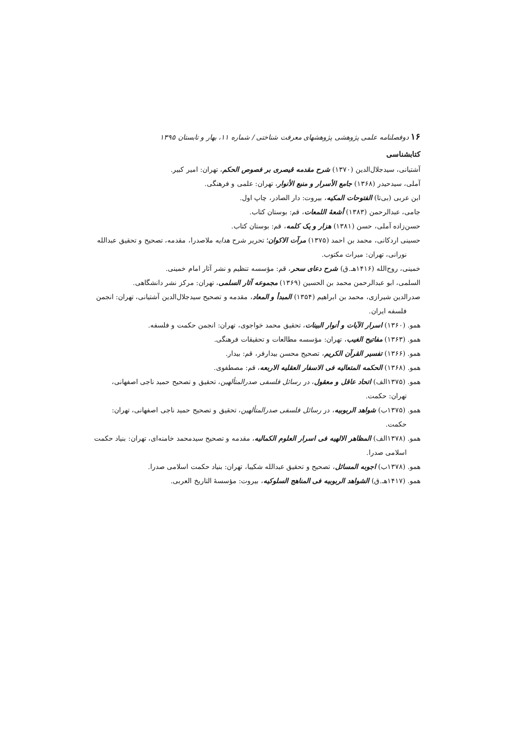۱۶ دوفصلنامه علمی پژوهشی پژوهشهای معرفت شناختی / شماره ۱۱، بهار و تابستان ۱۳۹۵
کتابشناسی
آشتیانی، سیدجلال‌الدین (۱۳۷۰) شرح مقدمه قیصری بر فصوص الحکم، تهران: امیر کبیر.
آملی، سیدحیدر (۱۳۶۸) جامع الأسرار و منبع الأنوار، تهران: علمی و فرهنگی.
ابن عربی (بی‌تا) الفتوحات المکیه، بیروت: دار الصادر، چاپ اول.
جامی، عبدالرحمن (۱۳۸۳) أشعهٔ اللمعات، قم: بوستان کتاب.
حسن‌زاده آملی، حسن (۱۳۸۱) هزار و یک کلمه، قم: بوستان کتاب.
حسینی اردکانی، محمد بن احمد (۱۳۷۵) مرآت الاکوان؛ تحریر شرح هدایه ملاصدرا، مقدمه، تصحیح و تحقیق عبدالله نورانی، تهران: میراث مکتوب.
خمینی، روح‌الله (۱۴۱۶هـ.ق) شرح دعای سحر، قم: مؤسسه تنظیم و نشر آثار امام خمینی.
السلمی، ابو عبدالرحمن محمد بن الحسین (۱۳۶۹) مجموعه آثار السلمی، تهران: مرکز نشر دانشگاهی.
صدرالدین شیرازی، محمد بن ابراهیم (۱۳۵۴) المبدأ و المعاد، مقدمه و تصحیح سیدجلال‌الدین آشتیانی، تهران: انجمن فلسفه ایران.
همو. (۱۳۶۰) اسرار الآیات و أنوار البینات، تحقیق محمد خواجوی، تهران: انجمن حکمت و فلسفه.
همو. (۱۳۶۳) مفاتیح الغیب، تهران: مؤسسه مطالعات و تحقیقات فرهنگی.
همو. (۱۳۶۶) تفسیر القرآن الکریم، تصحیح محسن بیدارفر، قم: بیدار.
همو. (۱۳۶۸) الحکمه المتعالیه فی الاسفار العقلیه الاربعه، قم: مصطفوی.
همو. (۱۳۷۵الف) اتحاد عاقل و معقول، در رسائل فلسفی صدرالمتألهین، تحقیق و تصحیح حمید ناجی اصفهانی، تهران: حکمت.
همو. (۱۳۷۵ب) شواهد الربوبیه، در رسائل فلسفی صدرالمتألهین، تحقیق و تصحیح حمید ناجی اصفهانی، تهران: حکمت.
همو. (۱۳۷۸الف) المظاهر الالهیه فی اسرار العلوم الکمالیه، مقدمه و تصحیح سیدمحمد خامنه‌ای، تهران: بنیاد حکمت اسلامی صدرا.
همو. (۱۳۷۸ب) اجوبه المسائل، تصحیح و تحقیق عبدالله شکیبا، تهران: بنیاد حکمت اسلامی صدرا.
همو. (۱۴۱۷هـ.ق) الشواهد الربوبیه فی المناهج السلوکیه، بیروت: مؤسسهٔ التاریخ العربی.